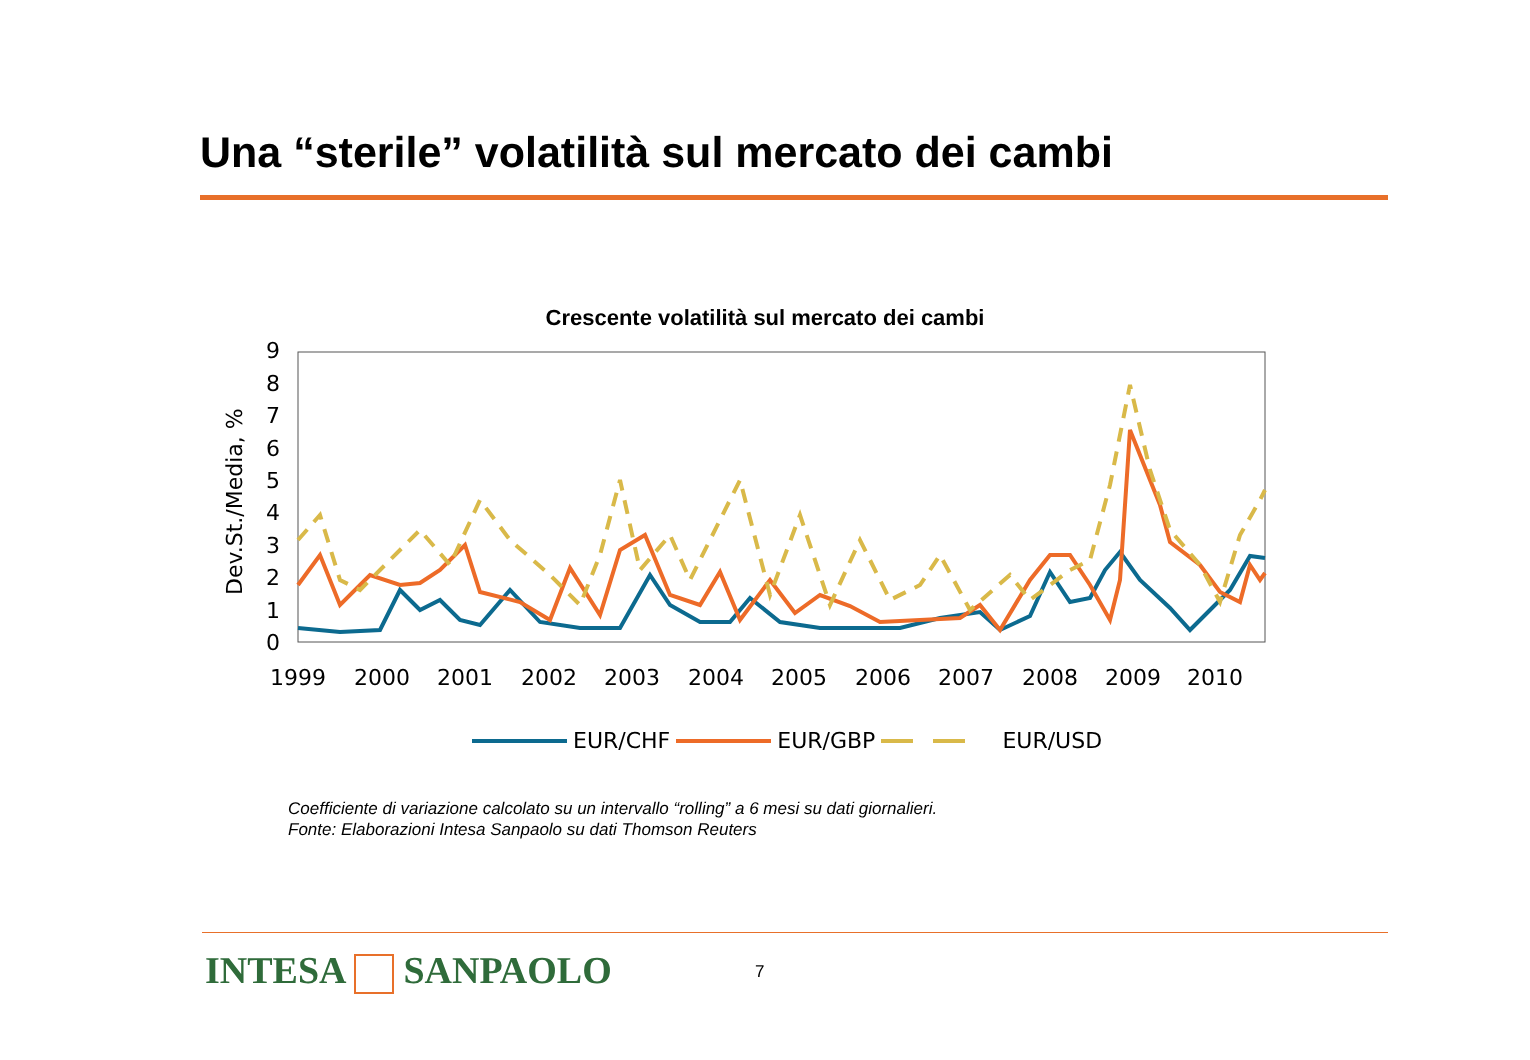Una “sterile” volatilità sul mercato dei cambi
Crescente volatilità sul mercato dei cambi
Dev.St./Media, %
0
1
2
3
4
5
6
7
8
9
1999
2000
2001
2002
2003
2004
2005
2006
2007
2008
2009
2010
EUR/CHF EUR/GBP EUR/USD
Coefficiente di variazione calcolato su un intervallo “rolling” a 6 mesi su dati giornalieri.
Fonte: Elaborazioni Intesa Sanpaolo su dati Thomson Reuters
INTESA SANPAOLO 7